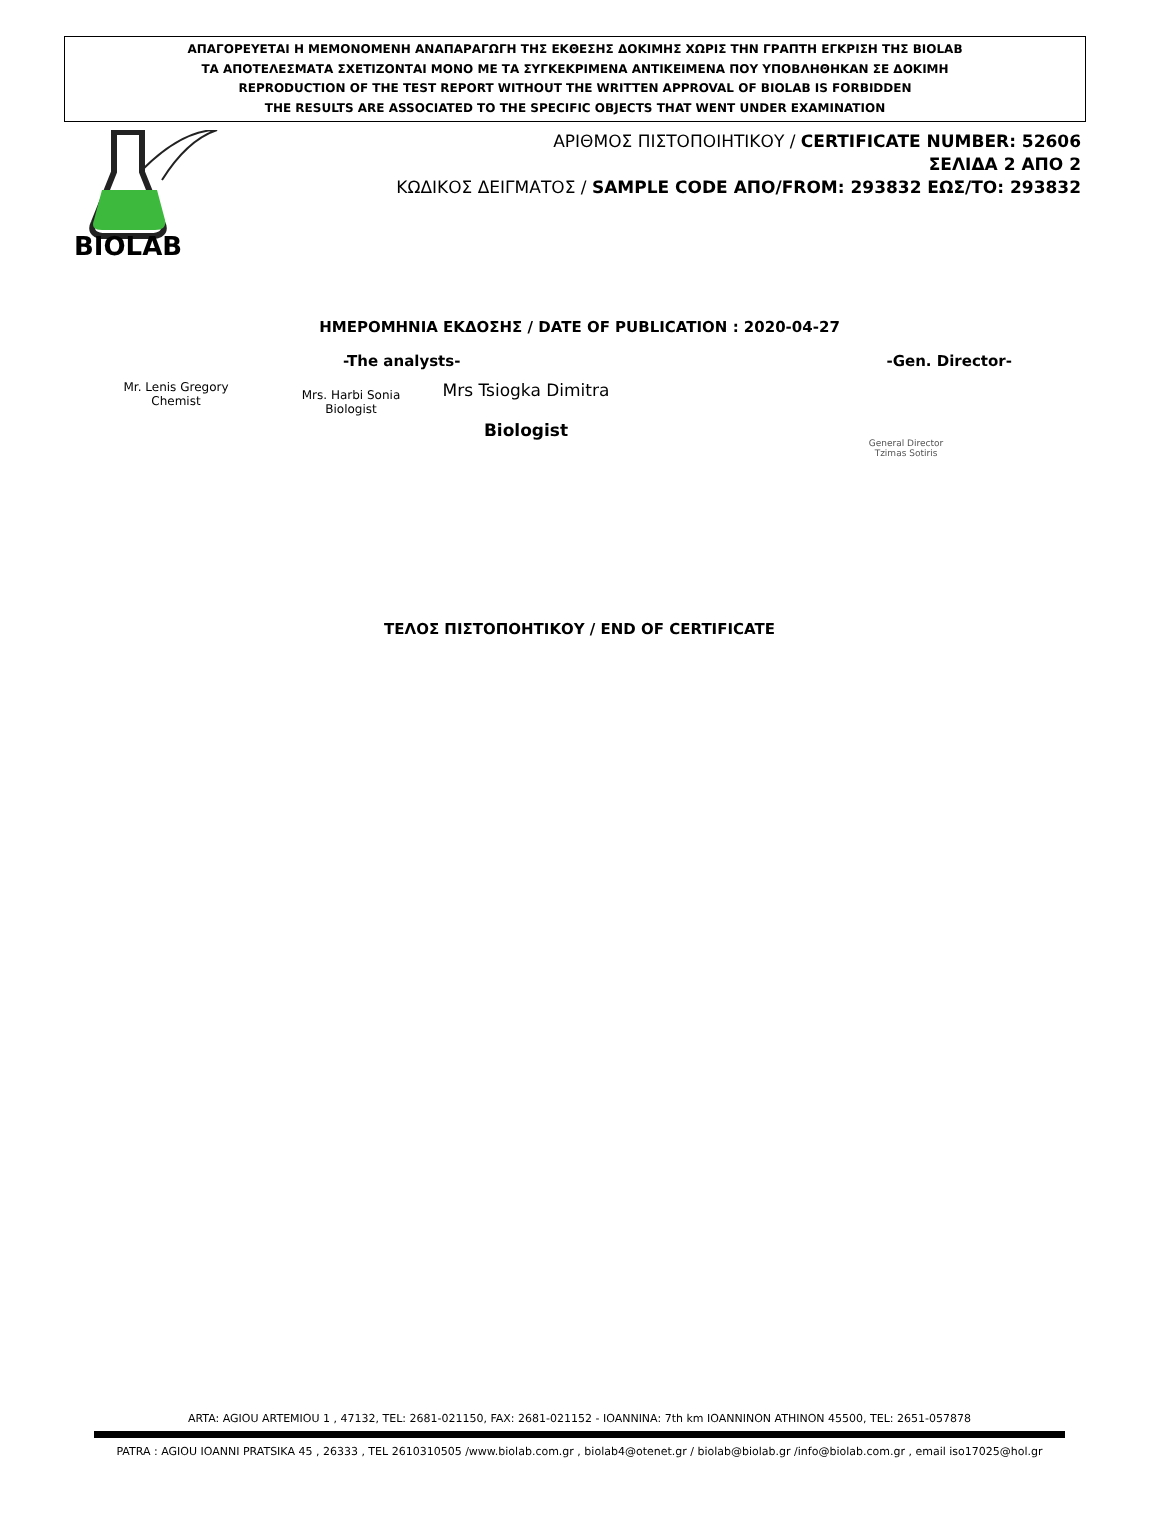ΑΠΑΓΟΡΕΥΕΤΑΙ Η ΜΕΜΟΝΟΜΕΝΗ ΑΝΑΠΑΡΑΓΩΓΗ ΤΗΣ ΕΚΘΕΣΗΣ ΔΟΚΙΜΗΣ ΧΩΡΙΣ ΤΗΝ ΓΡΑΠΤΗ ΕΓΚΡΙΣΗ ΤΗΣ BIOLAB
ΤΑ ΑΠΟΤΕΛΕΣΜΑΤΑ ΣΧΕΤΙΖΟΝΤΑΙ ΜΟΝΟ ΜΕ ΤΑ ΣΥΓΚΕΚΡΙΜΕΝΑ ΑΝΤΙΚΕΙΜΕΝΑ ΠΟΥ ΥΠΟΒΛΗΘΗΚΑΝ ΣΕ ΔΟΚΙΜΗ
REPRODUCTION OF THE TEST REPORT WITHOUT THE WRITTEN APPROVAL OF BIOLAB IS FORBIDDEN
THE RESULTS ARE ASSOCIATED TO THE SPECIFIC OBJECTS THAT WENT UNDER EXAMINATION
BIOLAB
ΑΡΙΘΜΟΣ ΠΙΣΤΟΠΟΙΗΤΙΚΟΥ / CERTIFICATE NUMBER: 52606
ΣΕΛΙΔΑ 2 ΑΠΟ 2
ΚΩΔΙΚΟΣ ΔΕΙΓΜΑΤΟΣ / SAMPLE CODE ΑΠΟ/FROM: 293832 ΕΩΣ/TO: 293832
ΗΜΕΡΟΜΗΝΙΑ ΕΚΔΟΣΗΣ / DATE OF PUBLICATION : 2020-04-27
-The analysts- -Gen. Director-
Mr. Lenis Gregory
Chemist
Mrs. Harbi Sonia
Biologist
Mrs Tsiogka Dimitra
Biologist
General Director
Tzimas Sotiris
ΤΕΛΟΣ ΠΙΣΤΟΠΟΗΤΙΚΟΥ / END OF CERTIFICATE
ARTA: AGIOU ARTEMIOU 1 , 47132, TEL: 2681-021150, FAX: 2681-021152 - IOANNINA: 7th km IOANNINON ATHINON 45500, TEL: 2651-057878
PATRA : AGIOU IOANNI PRATSIKA 45 , 26333 , TEL 2610310505 /www.biolab.com.gr , biolab4@otenet.gr / biolab@biolab.gr /info@biolab.com.gr , email iso17025@hol.gr